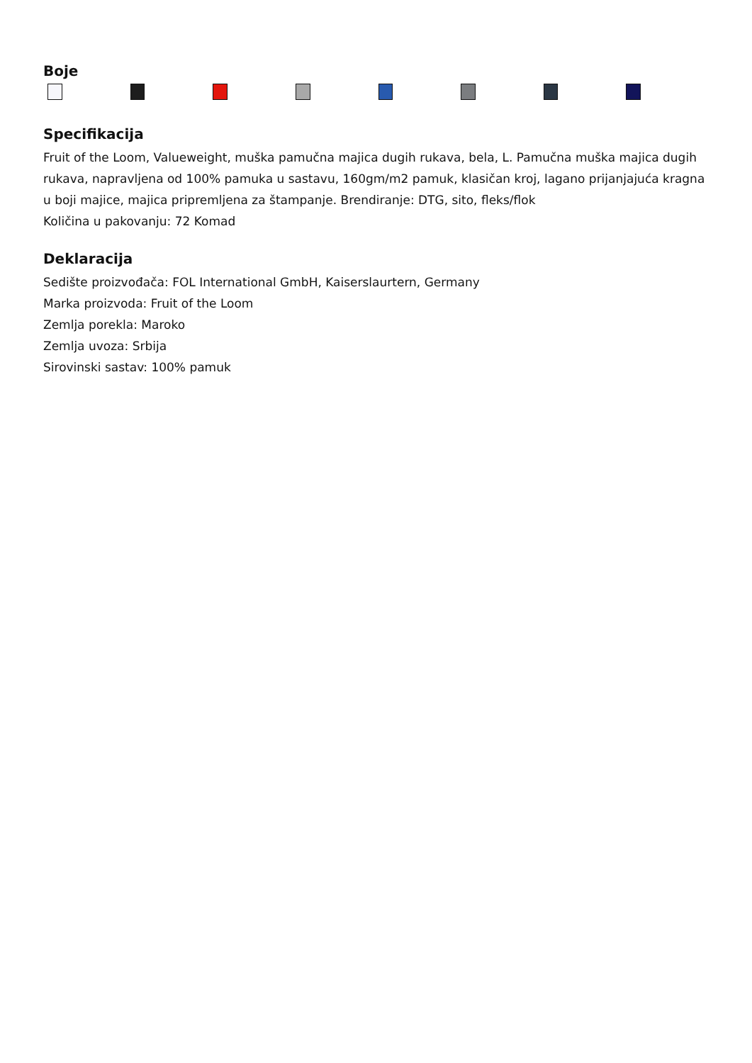Boje
Specifikacija
Fruit of the Loom, Valueweight, muška pamučna majica dugih rukava, bela, L. Pamučna muška majica dugih rukava, napravljena od 100% pamuka u sastavu, 160gm/m2 pamuk, klasičan kroj, lagano prijanjajuća kragna u boji majice, majica pripremljena za štampanje. Brendiranje: DTG, sito, fleks/flok
Količina u pakovanju: 72 Komad
Deklaracija
Sedište proizvođača: FOL International GmbH, Kaiserslaurtern, Germany
Marka proizvoda: Fruit of the Loom
Zemlja porekla: Maroko
Zemlja uvoza: Srbija
Sirovinski sastav: 100% pamuk